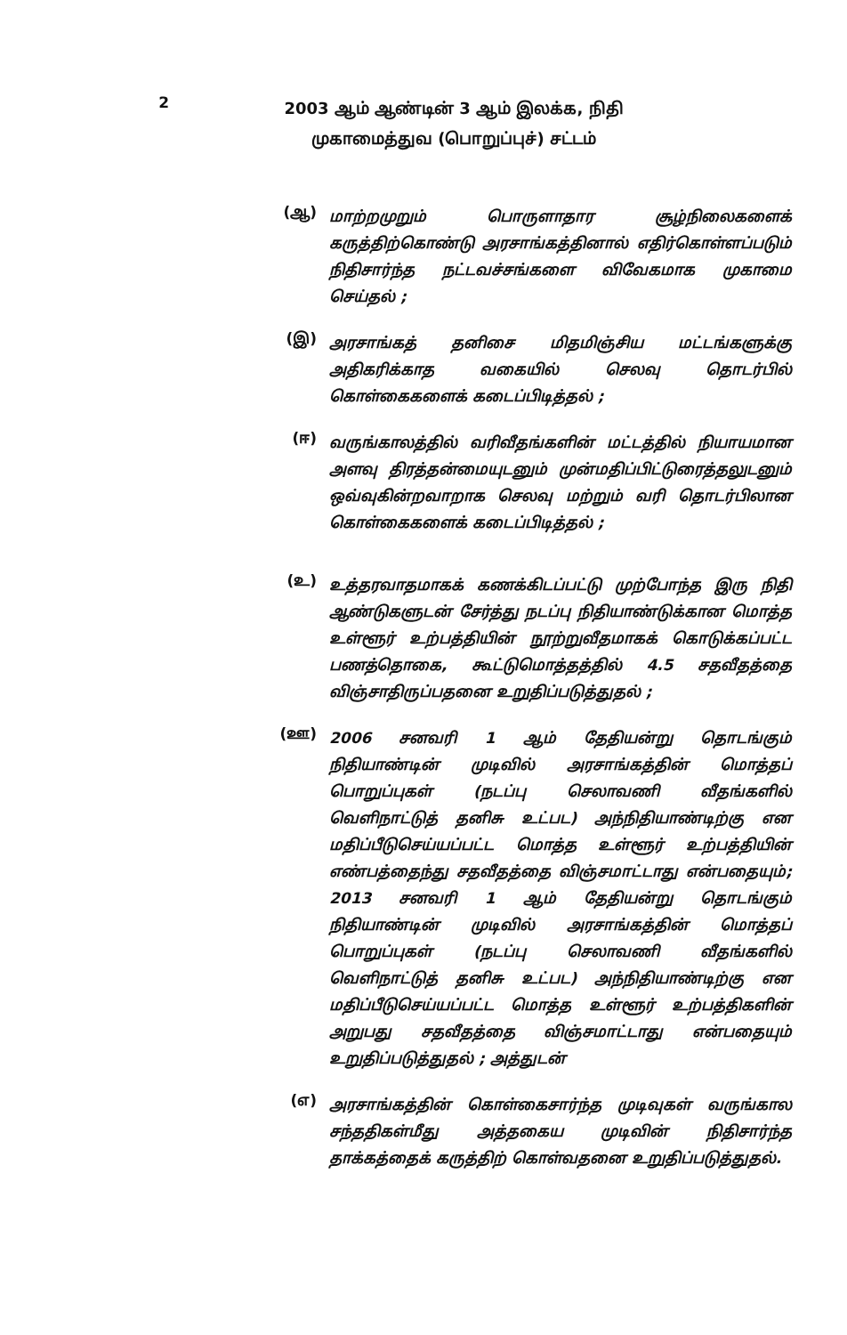2
2003 ஆம் ஆண்டின் 3 ஆம் இலக்க, நிதி
முகாமைத்துவ (பொறுப்புச்) சட்டம்
(ஆ)
மாற்றமுறும் பொருளாதார சூழ்நிலைகளைக் கருத்திற்கொண்டு அரசாங்கத்தினால் எதிர்கொள்ளப்படும் நிதிசார்ந்த நட்டவச்சங்களை விவேகமாக முகாமை செய்தல் ;
(இ)
அரசாங்கத் தனிசை மிதமிஞ்சிய மட்டங்களுக்கு அதிகரிக்காத வகையில் செலவு தொடர்பில் கொள்கைகளைக் கடைப்பிடித்தல் ;
(ஈ)
வருங்காலத்தில் வரிவீதங்களின் மட்டத்தில் நியாயமான அளவு திரத்தன்மையுடனும் முன்மதிப்பிட்டுரைத்தலுடனும் ஒவ்வுகின்றவாறாக செலவு மற்றும் வரி தொடர்பிலான கொள்கைகளைக் கடைப்பிடித்தல் ;
(உ)
உத்தரவாதமாகக் கணக்கிடப்பட்டு முற்போந்த இரு நிதி ஆண்டுகளுடன் சேர்த்து நடப்பு நிதியாண்டுக்கான மொத்த உள்ளூர் உற்பத்தியின் நூற்றுவீதமாகக் கொடுக்கப்பட்ட பணத்தொகை, கூட்டுமொத்தத்தில் 4.5 சதவீதத்தை விஞ்சாதிருப்பதனை உறுதிப்படுத்துதல் ;
(ஊ)
2006 சனவரி 1 ஆம் தேதியன்று தொடங்கும் நிதியாண்டின் முடிவில் அரசாங்கத்தின் மொத்தப் பொறுப்புகள் (நடப்பு செலாவணி வீதங்களில் வெளிநாட்டுத் தனிசு உட்பட) அந்நிதியாண்டிற்கு என மதிப்பீடுசெய்யப்பட்ட மொத்த உள்ளூர் உற்பத்தியின் எண்பத்தைந்து சதவீதத்தை விஞ்சமாட்டாது என்பதையும்; 2013 சனவரி 1 ஆம் தேதியன்று தொடங்கும் நிதியாண்டின் முடிவில் அரசாங்கத்தின் மொத்தப் பொறுப்புகள் (நடப்பு செலாவணி வீதங்களில் வெளிநாட்டுத் தனிசு உட்பட) அந்நிதியாண்டிற்கு என மதிப்பீடுசெய்யப்பட்ட மொத்த உள்ளூர் உற்பத்திகளின் அறுபது சதவீதத்தை விஞ்சமாட்டாது என்பதையும் உறுதிப்படுத்துதல் ; அத்துடன்
(எ)
அரசாங்கத்தின் கொள்கைசார்ந்த முடிவுகள் வருங்கால சந்ததிகள்மீது அத்தகைய முடிவின் நிதிசார்ந்த தாக்கத்தைக் கருத்திற் கொள்வதனை உறுதிப்படுத்துதல்.